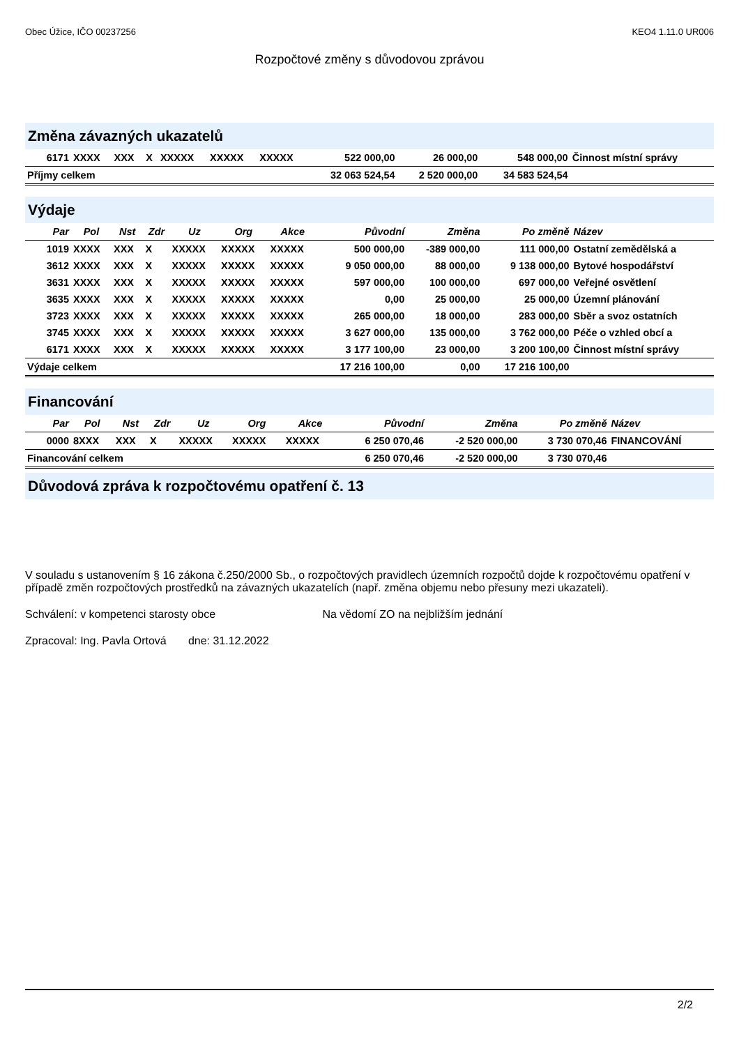Obec Úžice, IČO 00237256 KEO4 1.11.0 UR006
Rozpočtové změny s důvodovou zprávou
Změna závazných ukazatelů
| 6171 | XXXX | XXX | X | XXXXX | XXXXX | XXXXX | 522 000,00 | 26 000,00 | 548 000,00 | Činnost místní správy |
| Příjmy celkem | | | | | | | 32 063 524,54 | 2 520 000,00 | 34 583 524,54 | |
Výdaje
| Par | Pol | Nst | Zdr | Uz | Org | Akce | Původní | Změna | Po změně | Název |
| --- | --- | --- | --- | --- | --- | --- | --- | --- | --- | --- |
| 1019 | XXXX | XXX | X | XXXXX | XXXXX | XXXXX | 500 000,00 | -389 000,00 | 111 000,00 | Ostatní zemědělská a |
| 3612 | XXXX | XXX | X | XXXXX | XXXXX | XXXXX | 9 050 000,00 | 88 000,00 | 9 138 000,00 | Bytové hospodářství |
| 3631 | XXXX | XXX | X | XXXXX | XXXXX | XXXXX | 597 000,00 | 100 000,00 | 697 000,00 | Veřejné osvětlení |
| 3635 | XXXX | XXX | X | XXXXX | XXXXX | XXXXX | 0,00 | 25 000,00 | 25 000,00 | Územní plánování |
| 3723 | XXXX | XXX | X | XXXXX | XXXXX | XXXXX | 265 000,00 | 18 000,00 | 283 000,00 | Sběr a svoz ostatních |
| 3745 | XXXX | XXX | X | XXXXX | XXXXX | XXXXX | 3 627 000,00 | 135 000,00 | 3 762 000,00 | Péče o vzhled obcí a |
| 6171 | XXXX | XXX | X | XXXXX | XXXXX | XXXXX | 3 177 100,00 | 23 000,00 | 3 200 100,00 | Činnost místní správy |
| Výdaje celkem | | | | | | | 17 216 100,00 | 0,00 | 17 216 100,00 | |
Financování
| Par | Pol | Nst | Zdr | Uz | Org | Akce | Původní | Změna | Po změně | Název |
| --- | --- | --- | --- | --- | --- | --- | --- | --- | --- | --- |
| 0000 | 8XXX | XXX | X | XXXXX | XXXXX | XXXXX | 6 250 070,46 | -2 520 000,00 | 3 730 070,46 | FINANCOVÁNÍ |
| Financování celkem | | | | | | | 6 250 070,46 | -2 520 000,00 | 3 730 070,46 | |
Důvodová zpráva k rozpočtovému opatření č. 13
V souladu s ustanovením § 16 zákona č.250/2000 Sb., o rozpočtových pravidlech územních rozpočtů dojde k rozpočtovému opatření v případě změn rozpočtových prostředků na závazných ukazatelích (např. změna objemu nebo přesuny mezi ukazateli).
Schválení: v kompetenci starosty obce Na vědomí ZO na nejbližším jednání
Zpracoval: Ing. Pavla Ortová dne: 31.12.2022
2/2